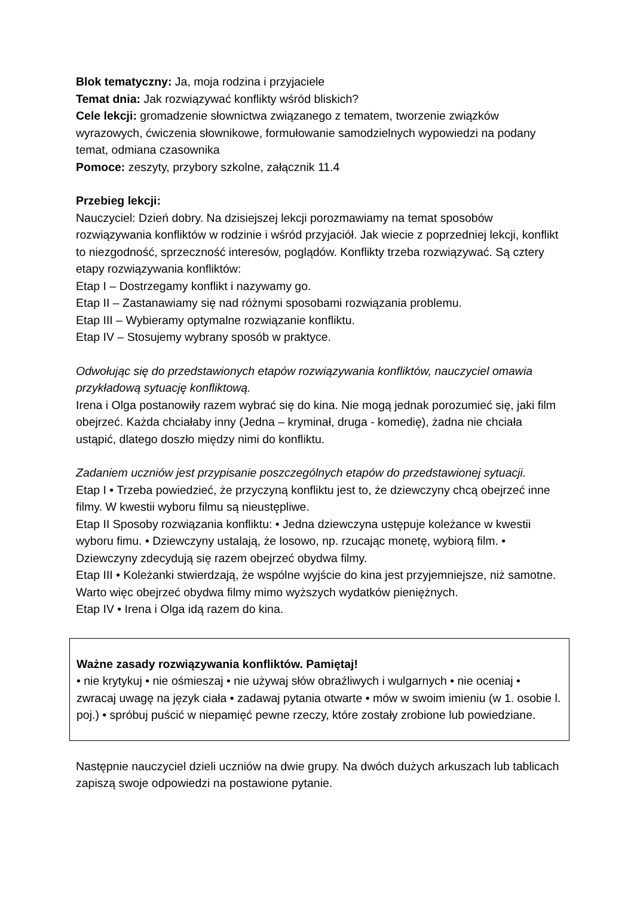Blok tematyczny: Ja, moja rodzina i przyjaciele
Temat dnia: Jak rozwiązywać konflikty wśród bliskich?
Cele lekcji: gromadzenie słownictwa związanego z tematem, tworzenie związków wyrazowych, ćwiczenia słownikowe, formułowanie samodzielnych wypowiedzi na podany temat, odmiana czasownika
Pomoce: zeszyty, przybory szkolne, załącznik 11.4
Przebieg lekcji:
Nauczyciel: Dzień dobry. Na dzisiejszej lekcji porozmawiamy na temat sposobów rozwiązywania konfliktów w rodzinie i wśród przyjaciół. Jak wiecie z poprzedniej lekcji, konflikt to niezgodność, sprzeczność interesów, poglądów. Konflikty trzeba rozwiązywać. Są cztery etapy rozwiązywania konfliktów:
Etap I – Dostrzegamy konflikt i nazywamy go.
Etap II – Zastanawiamy się nad różnymi sposobami rozwiązania problemu.
Etap III – Wybieramy optymalne rozwiązanie konfliktu.
Etap IV – Stosujemy wybrany sposób w praktyce.
Odwołując się do przedstawionych etapów rozwiązywania konfliktów, nauczyciel omawia przykładową sytuację konfliktową.
Irena i Olga postanowiły razem wybrać się do kina. Nie mogą jednak porozumieć się, jaki film obejrzeć. Każda chciałaby inny (Jedna – kryminał, druga - komedię), żadna nie chciała ustąpić, dlatego doszło między nimi do konfliktu.
Zadaniem uczniów jest przypisanie poszczególnych etapów do przedstawionej sytuacji.
Etap I • Trzeba powiedzieć, że przyczyną konfliktu jest to, że dziewczyny chcą obejrzeć inne filmy. W kwestii wyboru filmu są nieustępliwe.
Etap II Sposoby rozwiązania konfliktu: • Jedna dziewczyna ustępuje koleżance w kwestii wyboru fimu. • Dziewczyny ustalają, że losowo, np. rzucając monetę, wybiorą film. • Dziewczyny zdecydują się razem obejrzeć obydwa filmy.
Etap III • Koleżanki stwierdzają, że wspólne wyjście do kina jest przyjemniejsze, niż samotne. Warto więc obejrzeć obydwa filmy mimo wyższych wydatków pieniężnych.
Etap IV • Irena i Olga idą razem do kina.
Ważne zasady rozwiązywania konfliktów. Pamiętaj!
• nie krytykuj • nie ośmieszaj • nie używaj słów obraźliwych i wulgarnych • nie oceniaj • zwracaj uwagę na język ciała • zadawaj pytania otwarte • mów w swoim imieniu (w 1. osobie l. poj.) • spróbuj puścić w niepamięć pewne rzeczy, które zostały zrobione lub powiedziane.
Następnie nauczyciel dzieli uczniów na dwie grupy. Na dwóch dużych arkuszach lub tablicach zapiszą swoje odpowiedzi na postawione pytanie.